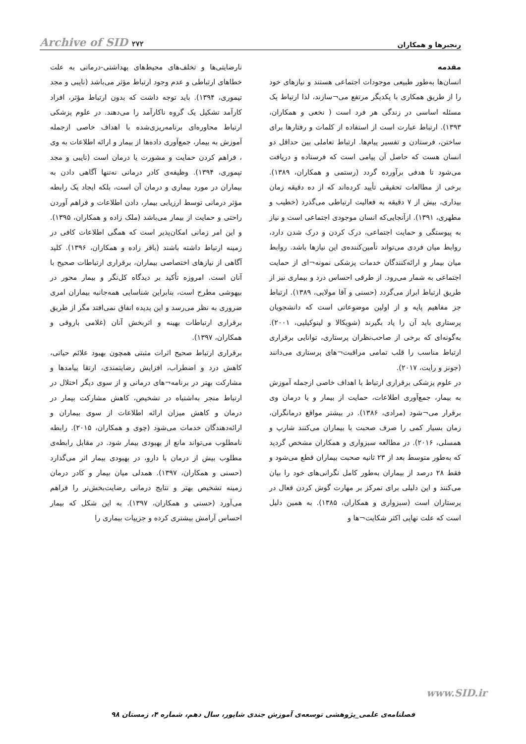رنجبرها و همکاران Archive of SID ۲۷۲
مقدمه
انسان‌ها به‌طور طبیعی موجودات اجتماعی هستند و نیازهای خود را از طریق همکاری با یکدیگر مرتفع می¬سازند، لذا ارتباط یک مسئله اساسی در زندگی هر فرد است ( نخعی و همکاران، ۱۳۹۳). ارتباط عبارت است از استفاده از کلمات و رفتارها برای ساختن، فرستادن و تفسیر پیام‌ها. ارتباط تعاملی بین حداقل دو انسان هست که حاصل آن پیامی است که فرستاده و دریافت می‌شود تا هدفی برآورده گردد (رستمی و همکاران، ۱۳۸۹). برخی از مطالعات تحقیقی تأیید کرده‌اند که از ده دقیقه زمان بیداری، بیش از ۷ دقیقه به فعالیت ارتباطی می‌گذرد (خطیب و مطهری، ۱۳۹۱). ازآنجایی‌که انسان موجودی اجتماعی است و نیاز به پیوستگی و حمایت اجتماعی، درک کردن و درک شدن دارد، روابط میان فردی می‌تواند تأمین‌کننده‌ی این نیازها باشد. روابط میان بیمار و ارائه‌کنندگان خدمات پزشکی نمونه¬ای از حمایت اجتماعی به شمار می‌رود. از طرفی احساس درد و بیماری نیز از طریق ارتباط ابراز می‌گردد (حسنی و آقا مولایی، ۱۳۸۹). ارتباط جز مفاهیم پایه و از اولین موضوعاتی است که دانشجویان پرستاری باید آن را یاد بگیرند (شویکالا و لینوکیلپی، ۲۰۰۱). به‌گونه‌ای که برخی از صاحب‌نظران پرستاری، توانایی برقراری ارتباط مناسب را قلب تمامی مراقبت¬های پرستاری می‌دانند (جونز و رایت، ۲۰۱۷).
در علوم پزشکی برقراری ارتباط با اهداف خاصی ازجمله آموزش به بیمار، جمع‌آوری اطلاعات، حمایت از بیمار و یا درمان وی برقرار می¬شود (مرادی، ۱۳۸۶). در بیشتر مواقع درمانگران، زمان بسیار کمی را صرف صحبت با بیماران می‌کنند شارپ و همسلی، ۲۰۱۶). در مطالعه سبزواری و همکاران مشخص گردید که به‌طور متوسط بعد از ۲۳ ثانیه صحبت بیماران قطع می‌شود و فقط ۲۸ درصد از بیماران به‌طور کامل نگرانی‌های خود را بیان می‌کنند و این دلیلی برای تمرکز بر مهارت گوش کردن فعال در پرستاران است (سبزواری و همکاران، ۱۳۸۵). به همین دلیل است که علت نهایی اکثر شکایت¬ها و
نارضایتی‌ها و تخلف‌های محیط‌های بهداشتی-درمانی به علت خطاهای ارتباطی و عدم وجود ارتباط مؤثر می‌باشد (نایبی و مجد تیموری، ۱۳۹۴). باید توجه داشت که بدون ارتباط مؤثر، افراد کارآمد تشکیل یک گروه ناکارآمد را می‌دهند. در علوم پزشکی ارتباط محاوره‌ای برنامه‌ریزی‌شده با اهداف خاصی ازجمله آموزش به بیمار، جمع‌آوری داده‌ها از بیمار و ارائه اطلاعات به وی ، فراهم کردن حمایت و مشورت یا درمان است (نایبی و مجد تیموری، ۱۳۹۴). وظیفه‌ی کادر درمانی نه‌تنها آگاهی دادن به بیماران در مورد بیماری و درمان آن است، بلکه ایجاد یک رابطه مؤثر درمانی توسط ارزیابی بیمار، دادن اطلاعات و فراهم آوردن راحتی و حمایت از بیمار می‌باشد (ملک زاده و همکاران، ۱۳۹۵). و این امر زمانی امکان‌پذیر است که همگی اطلاعات کافی در زمینه ارتباط داشته باشند (باقر زاده و همکاران، ۱۳۹۶). کلید آگاهی از نیازهای اختصاصی بیماران، برقراری ارتباطات صحیح با آنان است. امروزه تأکید بر دیدگاه کل‌نگر و بیمار محور در بیهوشی مطرح است، بنابراین شناسایی همه‌جانبه بیماران امری ضروری به نظر می‌رسد و این پدیده اتفاق نمی‌افتد مگر از طریق برقراری ارتباطات بهینه و اثربخش آنان (غلامی باروقی و همکاران، ۱۳۹۷).
برقراری ارتباط صحیح اثرات مثبتی همچون بهبود علائم حیاتی، کاهش درد و اضطراب، افزایش رضایتمندی، ارتقا پیامدها و مشارکت بهتر در برنامه¬های درمانی و از سوی دیگر اختلال در ارتباط منجر به‌اشتباه در تشخیص، کاهش مشارکت بیمار در درمان و کاهش میزان ارائه اطلاعات از سوی بیماران و ارائه‌دهندگان خدمات می‌شود (چوی و همکاران، ۲۰۱۵). رابطه نامطلوب می‌تواند مانع از بهبودی بیمار شود. در مقابل رابطه‌ی مطلوب بیش از درمان با دارو، در بهبودی بیمار اثر می‌گذارد (حسنی و همکاران، ۱۳۹۷). همدلی میان بیمار و کادر درمان زمینه تشخیص بهتر و نتایج درمانی رضایت‌بخش‌تر را فراهم می‌آورد (حسنی و همکاران، ۱۳۹۷). به این شکل که بیمار احساس آرامش بیشتری کرده و جزییات بیماری را
www.SID.ir
فصلنامه‌ی علمی_پژوهشی توسعه‌ی آموزش جندی شاپور، سال دهم، شماره ۴، زمستان ۹۸